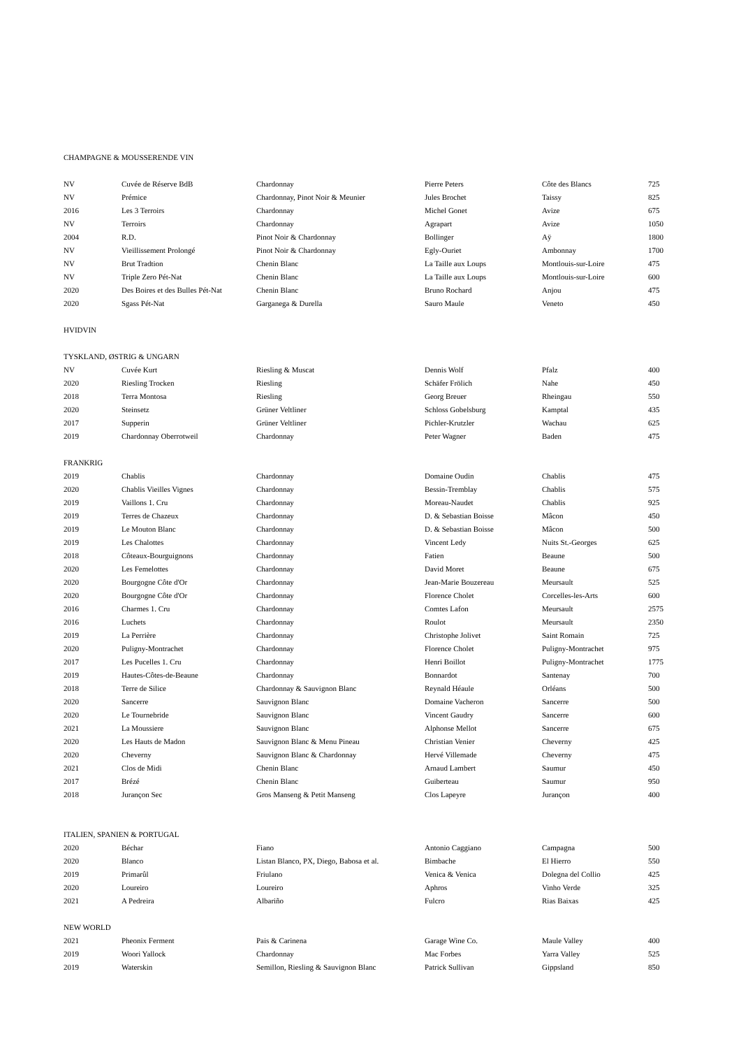| CHAMPAGNE & MOUSSERENDE VIN | | | | | |
| NV | Cuvée de Réserve BdB | Chardonnay | Pierre Peters | Côte des Blancs | 725 |
| NV | Prémice | Chardonnay, Pinot Noir & Meunier | Jules Brochet | Taissy | 825 |
| 2016 | Les 3 Terroirs | Chardonnay | Michel Gonet | Avize | 675 |
| NV | Terroirs | Chardonnay | Agrapart | Avize | 1050 |
| 2004 | R.D. | Pinot Noir & Chardonnay | Bollinger | Aÿ | 1800 |
| NV | Vieillissement Prolongé | Pinot Noir & Chardonnay | Egly-Ouriet | Ambonnay | 1700 |
| NV | Brut Tradtion | Chenin Blanc | La Taille aux Loups | Montlouis-sur-Loire | 475 |
| NV | Triple Zero Pét-Nat | Chenin Blanc | La Taille aux Loups | Montlouis-sur-Loire | 600 |
| 2020 | Des Boires et des Bulles Pét-Nat | Chenin Blanc | Bruno Rochard | Anjou | 475 |
| 2020 | Sgass Pét-Nat | Garganega & Durella | Sauro Maule | Veneto | 450 |
| HVIDVIN | | | | | |
| TYSKLAND, ØSTRIG & UNGARN | | | | | |
| NV | Cuvée Kurt | Riesling & Muscat | Dennis Wolf | Pfalz | 400 |
| 2020 | Riesling Trocken | Riesling | Schäfer Frölich | Nahe | 450 |
| 2018 | Terra Montosa | Riesling | Georg Breuer | Rheingau | 550 |
| 2020 | Steinsetz | Grüner Veltliner | Schloss Gobelsburg | Kamptal | 435 |
| 2017 | Supperin | Grüner Veltliner | Pichler-Krutzler | Wachau | 625 |
| 2019 | Chardonnay Oberrotweil | Chardonnay | Peter Wagner | Baden | 475 |
| FRANKRIG | | | | | |
| 2019 | Chablis | Chardonnay | Domaine Oudin | Chablis | 475 |
| 2020 | Chablis Vieilles Vignes | Chardonnay | Bessin-Tremblay | Chablis | 575 |
| 2019 | Vaillons 1. Cru | Chardonnay | Moreau-Naudet | Chablis | 925 |
| 2019 | Terres de Chazeux | Chardonnay | D. & Sebastian Boisse | Mâcon | 450 |
| 2019 | Le Mouton Blanc | Chardonnay | D. & Sebastian Boisse | Mâcon | 500 |
| 2019 | Les Chalottes | Chardonnay | Vincent Ledy | Nuits St.-Georges | 625 |
| 2018 | Côteaux-Bourguignons | Chardonnay | Fatien | Beaune | 500 |
| 2020 | Les Femelottes | Chardonnay | David Moret | Beaune | 675 |
| 2020 | Bourgogne Côte d'Or | Chardonnay | Jean-Marie Bouzereau | Meursault | 525 |
| 2020 | Bourgogne Côte d'Or | Chardonnay | Florence Cholet | Corcelles-les-Arts | 600 |
| 2016 | Charmes 1. Cru | Chardonnay | Comtes Lafon | Meursault | 2575 |
| 2016 | Luchets | Chardonnay | Roulot | Meursault | 2350 |
| 2019 | La Perrière | Chardonnay | Christophe Jolivet | Saint Romain | 725 |
| 2020 | Puligny-Montrachet | Chardonnay | Florence Cholet | Puligny-Montrachet | 975 |
| 2017 | Les Pucelles 1. Cru | Chardonnay | Henri Boillot | Puligny-Montrachet | 1775 |
| 2019 | Hautes-Côtes-de-Beaune | Chardonnay | Bonnardot | Santenay | 700 |
| 2018 | Terre de Silice | Chardonnay & Sauvignon Blanc | Reynald Héaule | Orléans | 500 |
| 2020 | Sancerre | Sauvignon Blanc | Domaine Vacheron | Sancerre | 500 |
| 2020 | Le Tournebride | Sauvignon Blanc | Vincent Gaudry | Sancerre | 600 |
| 2021 | La Moussiere | Sauvignon Blanc | Alphonse Mellot | Sancerre | 675 |
| 2020 | Les Hauts de Madon | Sauvignon Blanc & Menu Pineau | Christian Venier | Cheverny | 425 |
| 2020 | Cheverny | Sauvignon Blanc & Chardonnay | Hervé Villemade | Cheverny | 475 |
| 2021 | Clos de Midi | Chenin Blanc | Arnaud Lambert | Saumur | 450 |
| 2017 | Brézé | Chenin Blanc | Guiberteau | Saumur | 950 |
| 2018 | Jurançon Sec | Gros Manseng & Petit Manseng | Clos Lapeyre | Jurançon | 400 |
| ITALIEN, SPANIEN & PORTUGAL | | | | | |
| 2020 | Béchar | Fiano | Antonio Caggiano | Campagna | 500 |
| 2020 | Blanco | Listan Blanco, PX, Diego, Babosa et al. | Bimbache | El Hierro | 550 |
| 2019 | Primarûl | Friulano | Venica & Venica | Dolegna del Collio | 425 |
| 2020 | Loureiro | Loureiro | Aphros | Vinho Verde | 325 |
| 2021 | A Pedreira | Albariño | Fulcro | Rias Baixas | 425 |
| NEW WORLD | | | | | |
| 2021 | Pheonix Ferment | Pais & Carinena | Garage Wine Co. | Maule Valley | 400 |
| 2019 | Woori Yallock | Chardonnay | Mac Forbes | Yarra Valley | 525 |
| 2019 | Waterskin | Semillon, Riesling & Sauvignon Blanc | Patrick Sullivan | Gippsland | 850 |